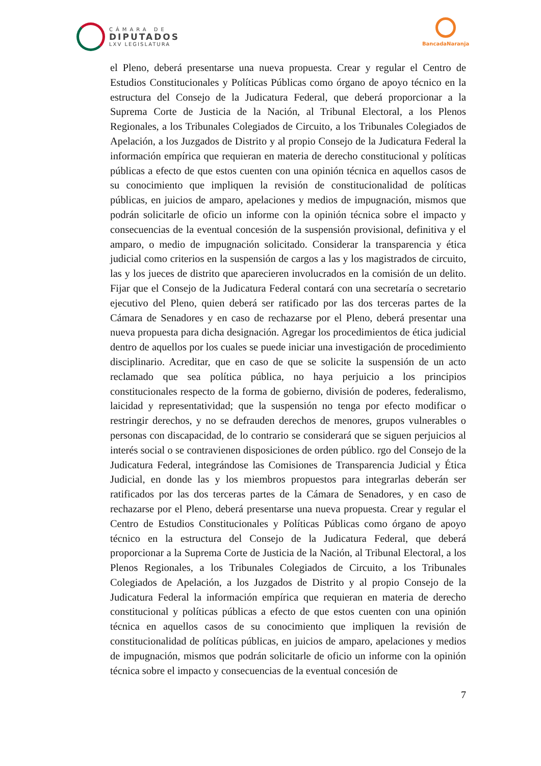CÁMARA DE
DIPUTADOS
LXV LEGISLATURA
BancadaNaranja
el Pleno, deberá presentarse una nueva propuesta. Crear y regular el Centro de Estudios Constitucionales y Políticas Públicas como órgano de apoyo técnico en la estructura del Consejo de la Judicatura Federal, que deberá proporcionar a la Suprema Corte de Justicia de la Nación, al Tribunal Electoral, a los Plenos Regionales, a los Tribunales Colegiados de Circuito, a los Tribunales Colegiados de Apelación, a los Juzgados de Distrito y al propio Consejo de la Judicatura Federal la información empírica que requieran en materia de derecho constitucional y políticas públicas a efecto de que estos cuenten con una opinión técnica en aquellos casos de su conocimiento que impliquen la revisión de constitucionalidad de políticas públicas, en juicios de amparo, apelaciones y medios de impugnación, mismos que podrán solicitarle de oficio un informe con la opinión técnica sobre el impacto y consecuencias de la eventual concesión de la suspensión provisional, definitiva y el amparo, o medio de impugnación solicitado. Considerar la transparencia y ética judicial como criterios en la suspensión de cargos a las y los magistrados de circuito, las y los jueces de distrito que aparecieren involucrados en la comisión de un delito. Fijar que el Consejo de la Judicatura Federal contará con una secretaría o secretario ejecutivo del Pleno, quien deberá ser ratificado por las dos terceras partes de la Cámara de Senadores y en caso de rechazarse por el Pleno, deberá presentar una nueva propuesta para dicha designación. Agregar los procedimientos de ética judicial dentro de aquellos por los cuales se puede iniciar una investigación de procedimiento disciplinario. Acreditar, que en caso de que se solicite la suspensión de un acto reclamado que sea política pública, no haya perjuicio a los principios constitucionales respecto de la forma de gobierno, división de poderes, federalismo, laicidad y representatividad; que la suspensión no tenga por efecto modificar o restringir derechos, y no se defrauden derechos de menores, grupos vulnerables o personas con discapacidad, de lo contrario se considerará que se siguen perjuicios al interés social o se contravienen disposiciones de orden público. rgo del Consejo de la Judicatura Federal, integrándose las Comisiones de Transparencia Judicial y Ética Judicial, en donde las y los miembros propuestos para integrarlas deberán ser ratificados por las dos terceras partes de la Cámara de Senadores, y en caso de rechazarse por el Pleno, deberá presentarse una nueva propuesta. Crear y regular el Centro de Estudios Constitucionales y Políticas Públicas como órgano de apoyo técnico en la estructura del Consejo de la Judicatura Federal, que deberá proporcionar a la Suprema Corte de Justicia de la Nación, al Tribunal Electoral, a los Plenos Regionales, a los Tribunales Colegiados de Circuito, a los Tribunales Colegiados de Apelación, a los Juzgados de Distrito y al propio Consejo de la Judicatura Federal la información empírica que requieran en materia de derecho constitucional y políticas públicas a efecto de que estos cuenten con una opinión técnica en aquellos casos de su conocimiento que impliquen la revisión de constitucionalidad de políticas públicas, en juicios de amparo, apelaciones y medios de impugnación, mismos que podrán solicitarle de oficio un informe con la opinión técnica sobre el impacto y consecuencias de la eventual concesión de
7